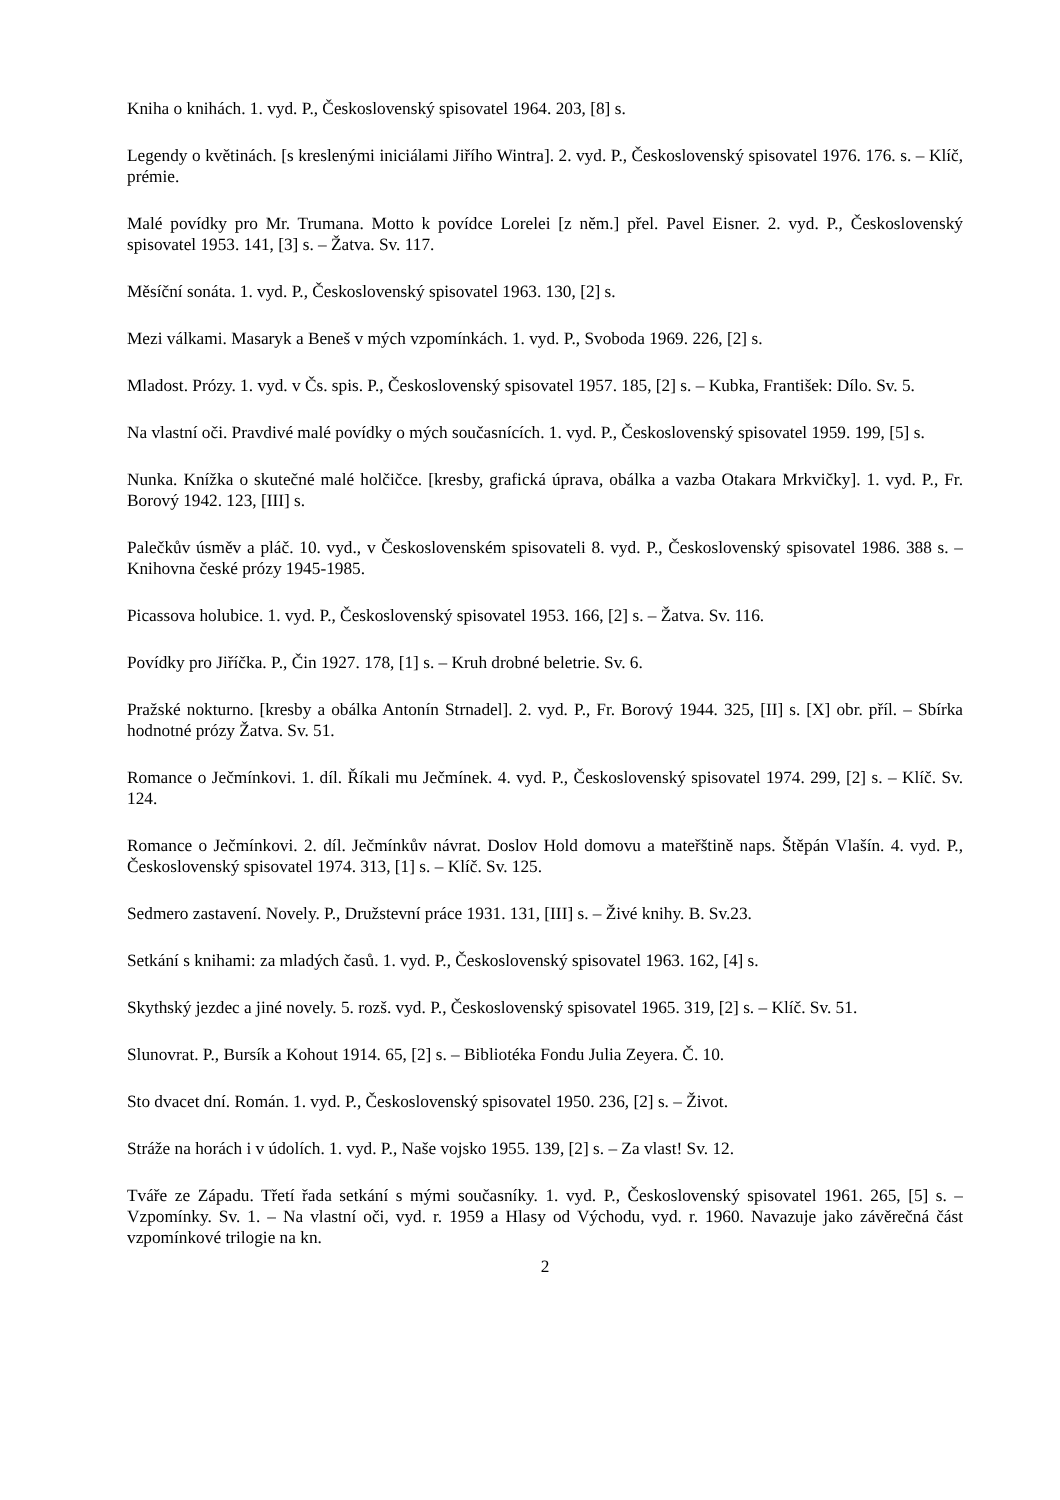Kniha o knihách. 1. vyd. P., Československý spisovatel 1964. 203, [8] s.
Legendy o květinách. [s kreslenými iniciálami Jiřího Wintra]. 2. vyd. P., Československý spisovatel 1976. 176. s. – Klíč, prémie.
Malé povídky pro Mr. Trumana. Motto k povídce Lorelei [z něm.] přel. Pavel Eisner. 2. vyd. P., Československý spisovatel 1953. 141, [3] s. – Žatva. Sv. 117.
Měsíční sonáta. 1. vyd. P., Československý spisovatel 1963. 130, [2] s.
Mezi válkami. Masaryk a Beneš v mých vzpomínkách. 1. vyd. P., Svoboda 1969. 226, [2] s.
Mladost. Prózy. 1. vyd. v Čs. spis. P., Československý spisovatel 1957. 185, [2] s. – Kubka, František: Dílo. Sv. 5.
Na vlastní oči. Pravdivé malé povídky o mých současnících. 1. vyd. P., Československý spisovatel 1959. 199, [5] s.
Nunka. Knížka o skutečné malé holčičce. [kresby, grafická úprava, obálka a vazba Otakara Mrkvičky]. 1. vyd. P., Fr. Borový 1942. 123, [III] s.
Palečkův úsměv a pláč. 10. vyd., v Československém spisovateli 8. vyd. P., Československý spisovatel 1986. 388 s. – Knihovna české prózy 1945-1985.
Picassova holubice. 1. vyd. P., Československý spisovatel 1953. 166, [2] s. – Žatva. Sv. 116.
Povídky pro Jiříčka. P., Čin 1927. 178, [1] s. – Kruh drobné beletrie. Sv. 6.
Pražské nokturno. [kresby a obálka Antonín Strnadel]. 2. vyd. P., Fr. Borový 1944. 325, [II] s. [X] obr. příl. – Sbírka hodnotné prózy Žatva. Sv. 51.
Romance o Ječmínkovi. 1. díl. Říkali mu Ječmínek. 4. vyd. P., Československý spisovatel 1974. 299, [2] s. – Klíč. Sv. 124.
Romance o Ječmínkovi. 2. díl. Ječmínkův návrat. Doslov Hold domovu a mateřštině naps. Štěpán Vlašín. 4. vyd. P., Československý spisovatel 1974. 313, [1] s. – Klíč. Sv. 125.
Sedmero zastavení. Novely. P., Družstevní práce 1931. 131, [III] s. – Živé knihy. B. Sv.23.
Setkání s knihami: za mladých časů. 1. vyd. P., Československý spisovatel 1963. 162, [4] s.
Skythský jezdec a jiné novely. 5. rozš. vyd. P., Československý spisovatel 1965. 319, [2] s. – Klíč. Sv. 51.
Slunovrat. P., Bursík a Kohout 1914. 65, [2] s. – Bibliotéka Fondu Julia Zeyera. Č. 10.
Sto dvacet dní. Román. 1. vyd. P., Československý spisovatel 1950. 236, [2] s. – Život.
Stráže na horách i v údolích. 1. vyd. P., Naše vojsko 1955. 139, [2] s. – Za vlast! Sv. 12.
Tváře ze Západu. Třetí řada setkání s mými současníky. 1. vyd. P., Československý spisovatel 1961. 265, [5] s. – Vzpomínky. Sv. 1. – Na vlastní oči, vyd. r. 1959 a Hlasy od Východu, vyd. r. 1960. Navazuje jako závěrečná část vzpomínkové trilogie na kn.
2